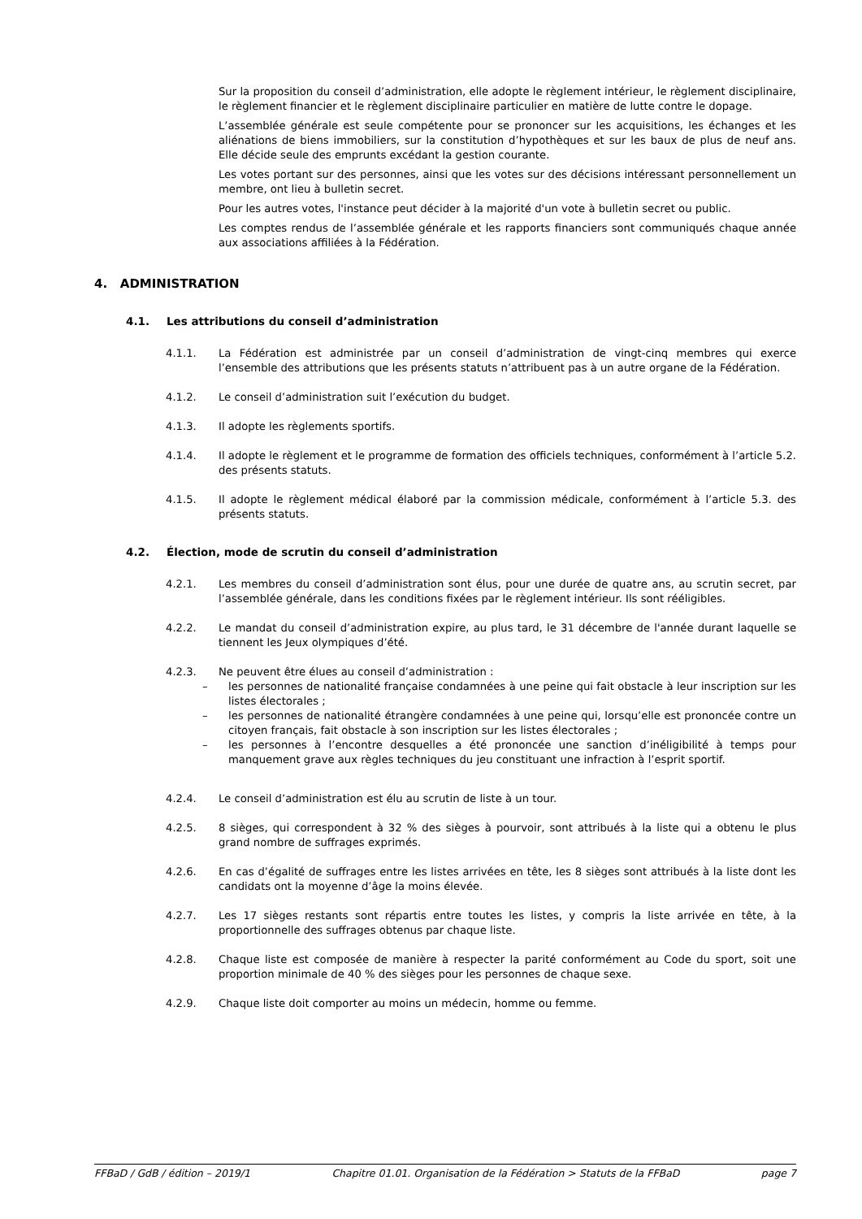Sur la proposition du conseil d’administration, elle adopte le règlement intérieur, le règlement disciplinaire, le règlement financier et le règlement disciplinaire particulier en matière de lutte contre le dopage.
L’assemblée générale est seule compétente pour se prononcer sur les acquisitions, les échanges et les aliénations de biens immobiliers, sur la constitution d’hypothèques et sur les baux de plus de neuf ans. Elle décide seule des emprunts excédant la gestion courante.
Les votes portant sur des personnes, ainsi que les votes sur des décisions intéressant personnellement un membre, ont lieu à bulletin secret.
Pour les autres votes, l'instance peut décider à la majorité d'un vote à bulletin secret ou public.
Les comptes rendus de l’assemblée générale et les rapports financiers sont communiqués chaque année aux associations affiliées à la Fédération.
4. ADMINISTRATION
4.1. Les attributions du conseil d’administration
4.1.1. La Fédération est administrée par un conseil d’administration de vingt-cinq membres qui exerce l’ensemble des attributions que les présents statuts n’attribuent pas à un autre organe de la Fédération.
4.1.2. Le conseil d’administration suit l’exécution du budget.
4.1.3. Il adopte les règlements sportifs.
4.1.4. Il adopte le règlement et le programme de formation des officiels techniques, conformément à l’article 5.2. des présents statuts.
4.1.5. Il adopte le règlement médical élaboré par la commission médicale, conformément à l’article 5.3. des présents statuts.
4.2. Élection, mode de scrutin du conseil d’administration
4.2.1. Les membres du conseil d’administration sont élus, pour une durée de quatre ans, au scrutin secret, par l’assemblée générale, dans les conditions fixées par le règlement intérieur. Ils sont rééligibles.
4.2.2. Le mandat du conseil d’administration expire, au plus tard, le 31 décembre de l'année durant laquelle se tiennent les Jeux olympiques d’été.
4.2.3. Ne peuvent être élues au conseil d’administration :
– les personnes de nationalité française condamnées à une peine qui fait obstacle à leur inscription sur les listes électorales ;
– les personnes de nationalité étrangère condamnées à une peine qui, lorsqu’elle est prononcée contre un citoyen français, fait obstacle à son inscription sur les listes électorales ;
– les personnes à l’encontre desquelles a été prononcée une sanction d’inéligibilité à temps pour manquement grave aux règles techniques du jeu constituant une infraction à l’esprit sportif.
4.2.4. Le conseil d’administration est élu au scrutin de liste à un tour.
4.2.5. 8 sièges, qui correspondent à 32 % des sièges à pourvoir, sont attribués à la liste qui a obtenu le plus grand nombre de suffrages exprimés.
4.2.6. En cas d’égalité de suffrages entre les listes arrivées en tête, les 8 sièges sont attribués à la liste dont les candidats ont la moyenne d’âge la moins élevée.
4.2.7. Les 17 sièges restants sont répartis entre toutes les listes, y compris la liste arrivée en tête, à la proportionnelle des suffrages obtenus par chaque liste.
4.2.8. Chaque liste est composée de manière à respecter la parité conformément au Code du sport, soit une proportion minimale de 40 % des sièges pour les personnes de chaque sexe.
4.2.9. Chaque liste doit comporter au moins un médecin, homme ou femme.
FFBaD / GdB / édition – 2019/1 Chapitre 01.01. Organisation de la Fédération > Statuts de la FFBaD page 7